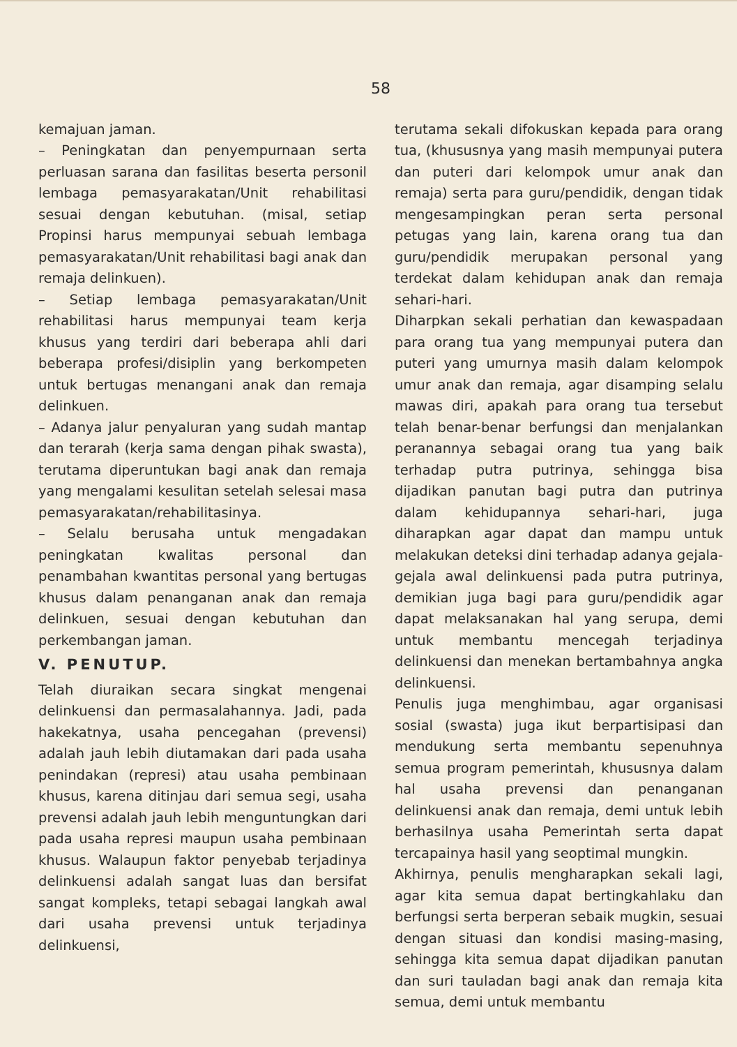58
kemajuan jaman.
– Peningkatan dan penyempurnaan serta perluasan sarana dan fasilitas beserta personil lembaga pemasyarakatan/Unit rehabilitasi sesuai dengan kebutuhan. (misal, setiap Propinsi harus mempunyai sebuah lembaga pemasyarakatan/Unit rehabilitasi bagi anak dan remaja delinkuen).
– Setiap lembaga pemasyarakatan/Unit rehabilitasi harus mempunyai team kerja khusus yang terdiri dari beberapa ahli dari beberapa profesi/disiplin yang berkompeten untuk bertugas menangani anak dan remaja delinkuen.
– Adanya jalur penyaluran yang sudah mantap dan terarah (kerja sama dengan pihak swasta), terutama diperuntukan bagi anak dan remaja yang mengalami kesulitan setelah selesai masa pemasyarakatan/rehabilitasinya.
– Selalu berusaha untuk mengadakan peningkatan kwalitas personal dan penambahan kwantitas personal yang bertugas khusus dalam penanganan anak dan remaja delinkuen, sesuai dengan kebutuhan dan perkembangan jaman.
V. PENUTUP.
Telah diuraikan secara singkat mengenai delinkuensi dan permasalahannya. Jadi, pada hakekatnya, usaha pencegahan (prevensi) adalah jauh lebih diutamakan dari pada usaha penindakan (represi) atau usaha pembinaan khusus, karena ditinjau dari semua segi, usaha prevensi adalah jauh lebih menguntungkan dari pada usaha represi maupun usaha pembinaan khusus. Walaupun faktor penyebab terjadinya delinkuensi adalah sangat luas dan bersifat sangat kompleks, tetapi sebagai langkah awal dari usaha prevensi untuk terjadinya delinkuensi,
terutama sekali difokuskan kepada para orang tua, (khususnya yang masih mempunyai putera dan puteri dari kelompok umur anak dan remaja) serta para guru/pendidik, dengan tidak mengesampingkan peran serta personal petugas yang lain, karena orang tua dan guru/pendidik merupakan personal yang terdekat dalam kehidupan anak dan remaja sehari-hari.
Diharpkan sekali perhatian dan kewaspadaan para orang tua yang mempunyai putera dan puteri yang umurnya masih dalam kelompok umur anak dan remaja, agar disamping selalu mawas diri, apakah para orang tua tersebut telah benar-benar berfungsi dan menjalankan peranannya sebagai orang tua yang baik terhadap putra putrinya, sehingga bisa dijadikan panutan bagi putra dan putrinya dalam kehidupannya sehari-hari, juga diharapkan agar dapat dan mampu untuk melakukan deteksi dini terhadap adanya gejala-gejala awal delinkuensi pada putra putrinya, demikian juga bagi para guru/pendidik agar dapat melaksanakan hal yang serupa, demi untuk membantu mencegah terjadinya delinkuensi dan menekan bertambahnya angka delinkuensi.
Penulis juga menghimbau, agar organisasi sosial (swasta) juga ikut berpartisipasi dan mendukung serta membantu sepenuhnya semua program pemerintah, khususnya dalam hal usaha prevensi dan penanganan delinkuensi anak dan remaja, demi untuk lebih berhasilnya usaha Pemerintah serta dapat tercapainya hasil yang seoptimal mungkin.
Akhirnya, penulis mengharapkan sekali lagi, agar kita semua dapat bertingkahlaku dan berfungsi serta berperan sebaik mugkin, sesuai dengan situasi dan kondisi masing-masing, sehingga kita semua dapat dijadikan panutan dan suri tauladan bagi anak dan remaja kita semua, demi untuk membantu